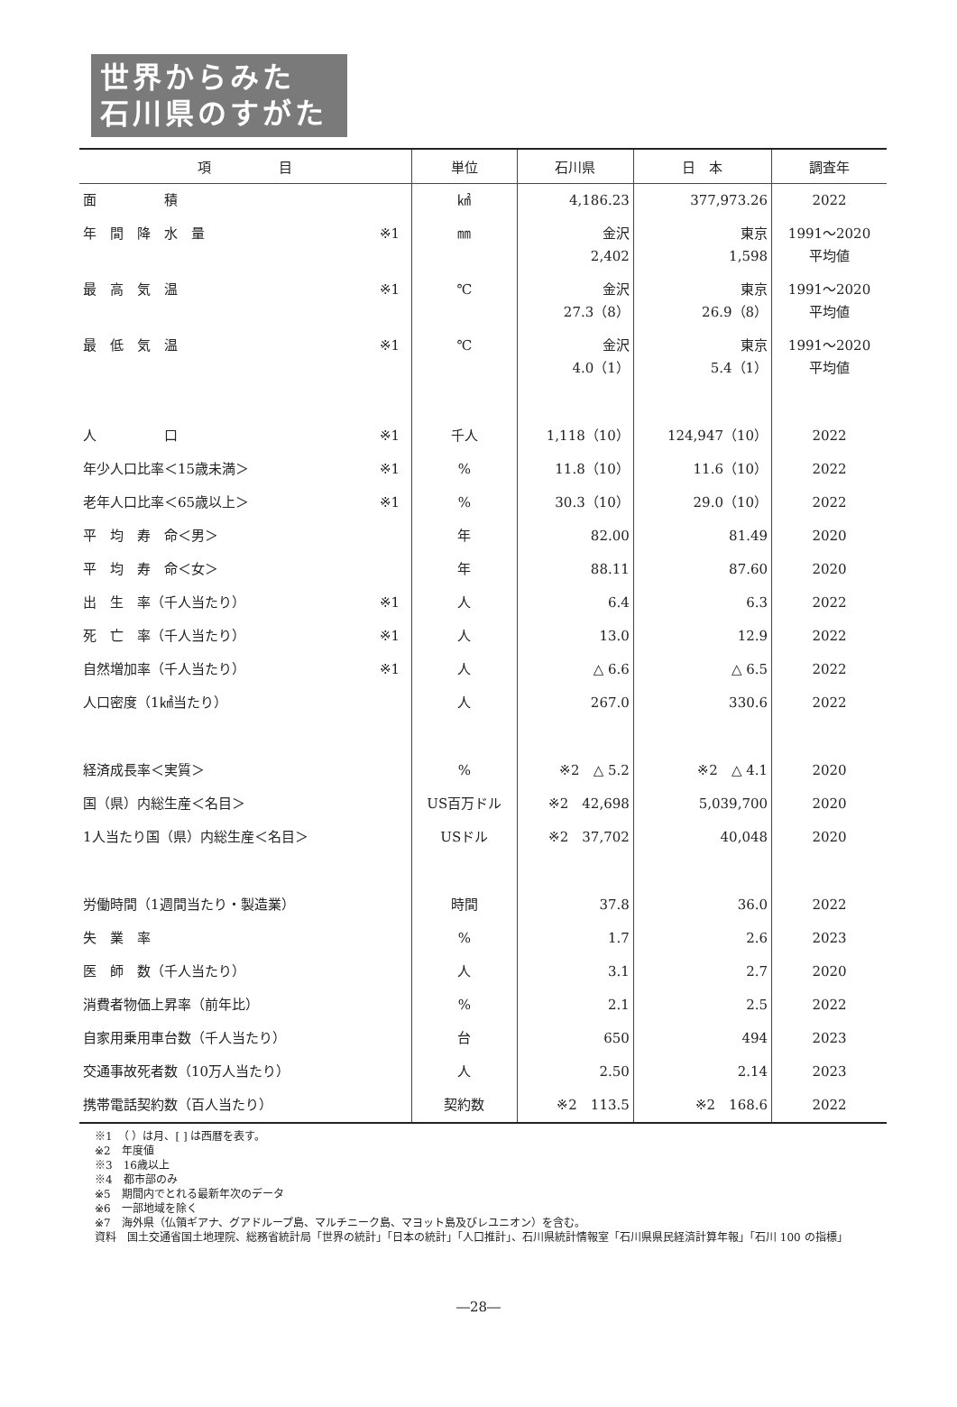世界からみた
石川県のすがた
| 項 目 | | 単位 | 石川県 | 日 本 | 調査年 |
| --- | --- | --- | --- | --- | --- |
| 面 積 | | ㎢ | 4,186.23 | 377,973.26 | 2022 |
| 年 間 降 水 量 | ※1 | ㎜ | 金沢 2,402 | 東京 1,598 | 1991～2020 平均値 |
| 最 高 気 温 | ※1 | ℃ | 金沢 27.3（8） | 東京 26.9（8） | 1991～2020 平均値 |
| 最 低 気 温 | ※1 | ℃ | 金沢 4.0（1） | 東京 5.4（1） | 1991～2020 平均値 |
| 人 口 | ※1 | 千人 | 1,118（10） | 124,947（10） | 2022 |
| 年少人口比率＜15歳未満＞ | ※1 | % | 11.8（10） | 11.6（10） | 2022 |
| 老年人口比率＜65歳以上＞ | ※1 | % | 30.3（10） | 29.0（10） | 2022 |
| 平 均 寿 命＜男＞ | | 年 | 82.00 | 81.49 | 2020 |
| 平 均 寿 命＜女＞ | | 年 | 88.11 | 87.60 | 2020 |
| 出 生 率（千人当たり） | ※1 | 人 | 6.4 | 6.3 | 2022 |
| 死 亡 率（千人当たり） | ※1 | 人 | 13.0 | 12.9 | 2022 |
| 自然増加率（千人当たり） | ※1 | 人 | △ 6.6 | △ 6.5 | 2022 |
| 人口密度（1㎢当たり） | | 人 | 267.0 | 330.6 | 2022 |
| 経済成長率＜実質＞ | | % | ※2 △ 5.2 | ※2 △ 4.1 | 2020 |
| 国（県）内総生産＜名目＞ | | US百万ドル | ※2 42,698 | 5,039,700 | 2020 |
| 1人当たり国（県）内総生産＜名目＞ | | USドル | ※2 37,702 | 40,048 | 2020 |
| 労働時間（1週間当たり・製造業） | | 時間 | 37.8 | 36.0 | 2022 |
| 失 業 率 | | % | 1.7 | 2.6 | 2023 |
| 医 師 数（千人当たり） | | 人 | 3.1 | 2.7 | 2020 |
| 消費者物価上昇率（前年比） | | % | 2.1 | 2.5 | 2022 |
| 自家用乗用車台数（千人当たり） | | 台 | 650 | 494 | 2023 |
| 交通事故死者数（10万人当たり） | | 人 | 2.50 | 2.14 | 2023 |
| 携帯電話契約数（百人当たり） | | 契約数 | ※2 113.5 | ※2 168.6 | 2022 |
※1　（ ）は月、[ ] は西暦を表す。
※2　年度値
※3　16歳以上
※4　都市部のみ
※5　期間内でとれる最新年次のデータ
※6　一部地域を除く
※7　海外県（仏領ギアナ、グアドループ島、マルチニーク島、マヨット島及びレユニオン）を含む。
資料　国土交通省国土地理院、総務省統計局「世界の統計」「日本の統計」「人口推計」、石川県統計情報室「石川県県民経済計算年報」「石川 100 の指標」
―28―